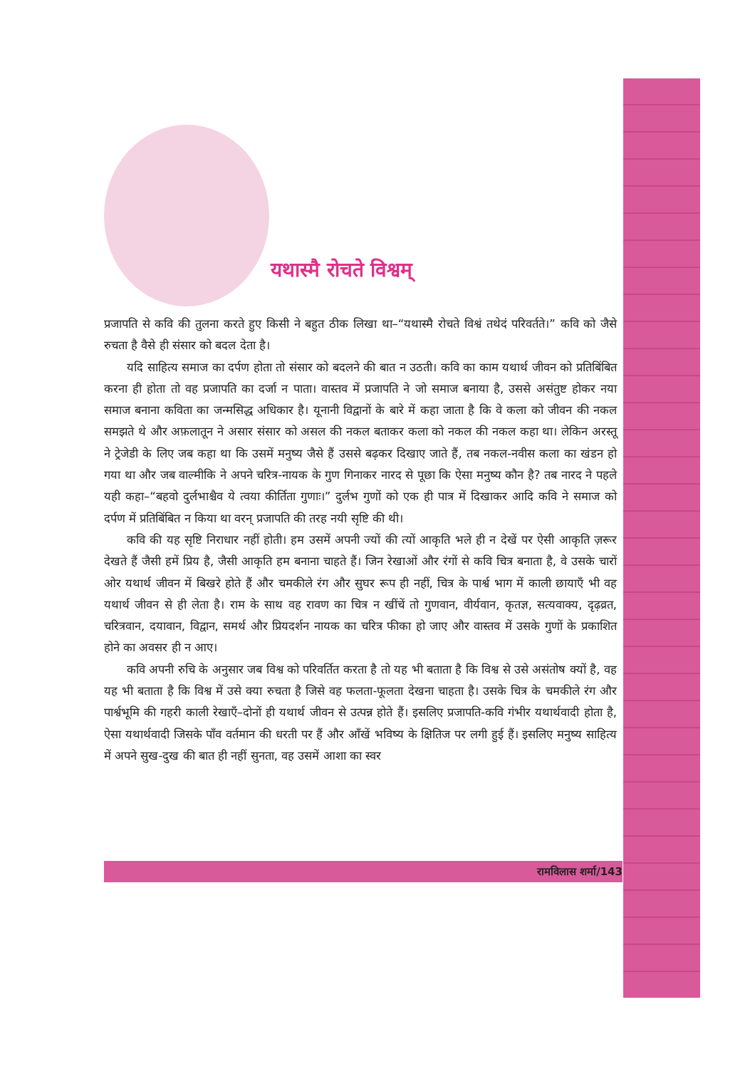यथास्मै रोचते विश्वम्
प्रजापति से कवि की तुलना करते हुए किसी ने बहुत ठीक लिखा था–“यथास्मै रोचते विश्वं तथेदं परिवर्तते।” कवि को जैसे रुचता है वैसे ही संसार को बदल देता है।
यदि साहित्य समाज का दर्पण होता तो संसार को बदलने की बात न उठती। कवि का काम यथार्थ जीवन को प्रतिबिंबित करना ही होता तो वह प्रजापति का दर्जा न पाता। वास्तव में प्रजापति ने जो समाज बनाया है, उससे असंतुष्ट होकर नया समाज बनाना कविता का जन्मसिद्ध अधिकार है। यूनानी विद्वानों के बारे में कहा जाता है कि वे कला को जीवन की नकल समझते थे और अफ़लातून ने असार संसार को असल की नकल बताकर कला को नकल की नकल कहा था। लेकिन अरस्तू ने ट्रेजेडी के लिए जब कहा था कि उसमें मनुष्य जैसे हैं उससे बढ़कर दिखाए जाते हैं, तब नकल-नवीस कला का खंडन हो गया था और जब वाल्मीकि ने अपने चरित्र-नायक के गुण गिनाकर नारद से पूछा कि ऐसा मनुष्य कौन है? तब नारद ने पहले यही कहा–“बहवो दुर्लभाश्चैव ये त्वया कीर्तिता गुणाः।” दुर्लभ गुणों को एक ही पात्र में दिखाकर आदि कवि ने समाज को दर्पण में प्रतिबिंबित न किया था वरन् प्रजापति की तरह नयी सृष्टि की थी।
कवि की यह सृष्टि निराधार नहीं होती। हम उसमें अपनी ज्यों की त्यों आकृति भले ही न देखें पर ऐसी आकृति ज़रूर देखते हैं जैसी हमें प्रिय है, जैसी आकृति हम बनाना चाहते हैं। जिन रेखाओं और रंगों से कवि चित्र बनाता है, वे उसके चारों ओर यथार्थ जीवन में बिखरे होते हैं और चमकीले रंग और सुघर रूप ही नहीं, चित्र के पार्श्व भाग में काली छायाएँ भी वह यथार्थ जीवन से ही लेता है। राम के साथ वह रावण का चित्र न खींचें तो गुणवान, वीर्यवान, कृतज्ञ, सत्यवाक्य, दृढ़व्रत, चरित्रवान, दयावान, विद्वान, समर्थ और प्रियदर्शन नायक का चरित्र फीका हो जाए और वास्तव में उसके गुणों के प्रकाशित होने का अवसर ही न आए।
कवि अपनी रुचि के अनुसार जब विश्व को परिवर्तित करता है तो यह भी बताता है कि विश्व से उसे असंतोष क्यों है, वह यह भी बताता है कि विश्व में उसे क्या रुचता है जिसे वह फलता-फूलता देखना चाहता है। उसके चित्र के चमकीले रंग और पार्श्वभूमि की गहरी काली रेखाएँ–दोनों ही यथार्थ जीवन से उत्पन्न होते हैं। इसलिए प्रजापति-कवि गंभीर यथार्थवादी होता है, ऐसा यथार्थवादी जिसके पाँव वर्तमान की धरती पर हैं और आँखें भविष्य के क्षितिज पर लगी हुई हैं। इसलिए मनुष्य साहित्य में अपने सुख-दुख की बात ही नहीं सुनता, वह उसमें आशा का स्वर
रामविलास शर्मा/143